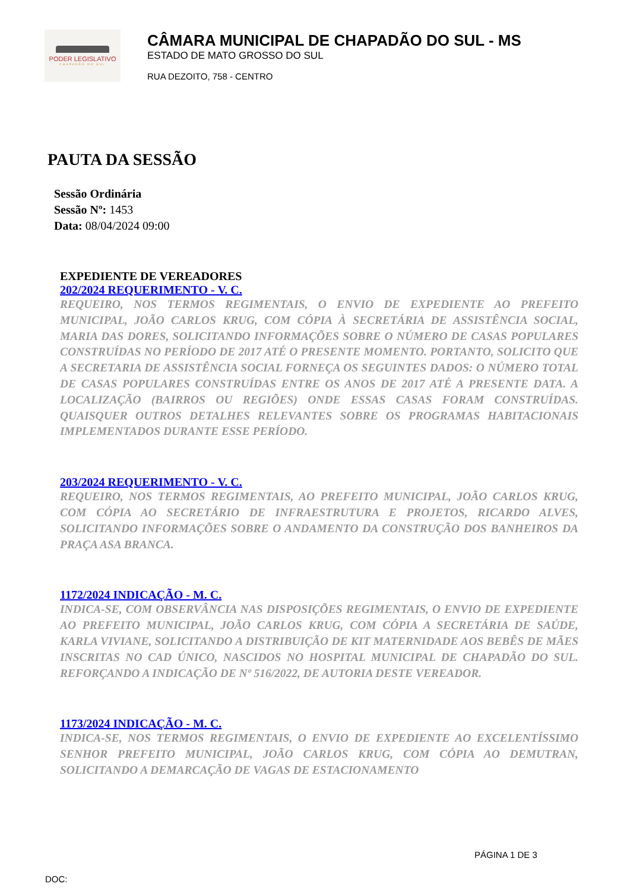PODER LEGISLATIVO
CHAPADÃO DO SUL
CÂMARA MUNICIPAL DE CHAPADÃO DO SUL - MS
ESTADO DE MATO GROSSO DO SUL
RUA DEZOITO, 758 - CENTRO
PAUTA DA SESSÃO
Sessão Ordinária
Sessão Nº: 1453
Data: 08/04/2024 09:00
EXPEDIENTE DE VEREADORES
202/2024 REQUERIMENTO - V. C.
REQUEIRO, NOS TERMOS REGIMENTAIS, O ENVIO DE EXPEDIENTE AO PREFEITO MUNICIPAL, JOÃO CARLOS KRUG, COM CÓPIA À SECRETÁRIA DE ASSISTÊNCIA SOCIAL, MARIA DAS DORES, SOLICITANDO INFORMAÇÕES SOBRE O NÚMERO DE CASAS POPULARES CONSTRUÍDAS NO PERÍODO DE 2017 ATÉ O PRESENTE MOMENTO. PORTANTO, SOLICITO QUE A SECRETARIA DE ASSISTÊNCIA SOCIAL FORNEÇA OS SEGUINTES DADOS: O NÚMERO TOTAL DE CASAS POPULARES CONSTRUÍDAS ENTRE OS ANOS DE 2017 ATÉ A PRESENTE DATA. A LOCALIZAÇÃO (BAIRROS OU REGIÕES) ONDE ESSAS CASAS FORAM CONSTRUÍDAS. QUAISQUER OUTROS DETALHES RELEVANTES SOBRE OS PROGRAMAS HABITACIONAIS IMPLEMENTADOS DURANTE ESSE PERÍODO.
203/2024 REQUERIMENTO - V. C.
REQUEIRO, NOS TERMOS REGIMENTAIS, AO PREFEITO MUNICIPAL, JOÃO CARLOS KRUG, COM CÓPIA AO SECRETÁRIO DE INFRAESTRUTURA E PROJETOS, RICARDO ALVES, SOLICITANDO INFORMAÇÕES SOBRE O ANDAMENTO DA CONSTRUÇÃO DOS BANHEIROS DA PRAÇA ASA BRANCA.
1172/2024 INDICAÇÃO - M. C.
INDICA-SE, COM OBSERVÂNCIA NAS DISPOSIÇÕES REGIMENTAIS, O ENVIO DE EXPEDIENTE AO PREFEITO MUNICIPAL, JOÃO CARLOS KRUG, COM CÓPIA A SECRETÁRIA DE SAÚDE, KARLA VIVIANE, SOLICITANDO A DISTRIBUIÇÃO DE KIT MATERNIDADE AOS BEBÊS DE MÃES INSCRITAS NO CAD ÚNICO, NASCIDOS NO HOSPITAL MUNICIPAL DE CHAPADÃO DO SUL. REFORÇANDO A INDICAÇÃO DE Nº 516/2022, DE AUTORIA DESTE VEREADOR.
1173/2024 INDICAÇÃO - M. C.
INDICA-SE, NOS TERMOS REGIMENTAIS, O ENVIO DE EXPEDIENTE AO EXCELENTÍSSIMO SENHOR PREFEITO MUNICIPAL, JOÃO CARLOS KRUG, COM CÓPIA AO DEMUTRAN, SOLICITANDO A DEMARCAÇÃO DE VAGAS DE ESTACIONAMENTO
PÁGINA 1 DE 3
DOC: